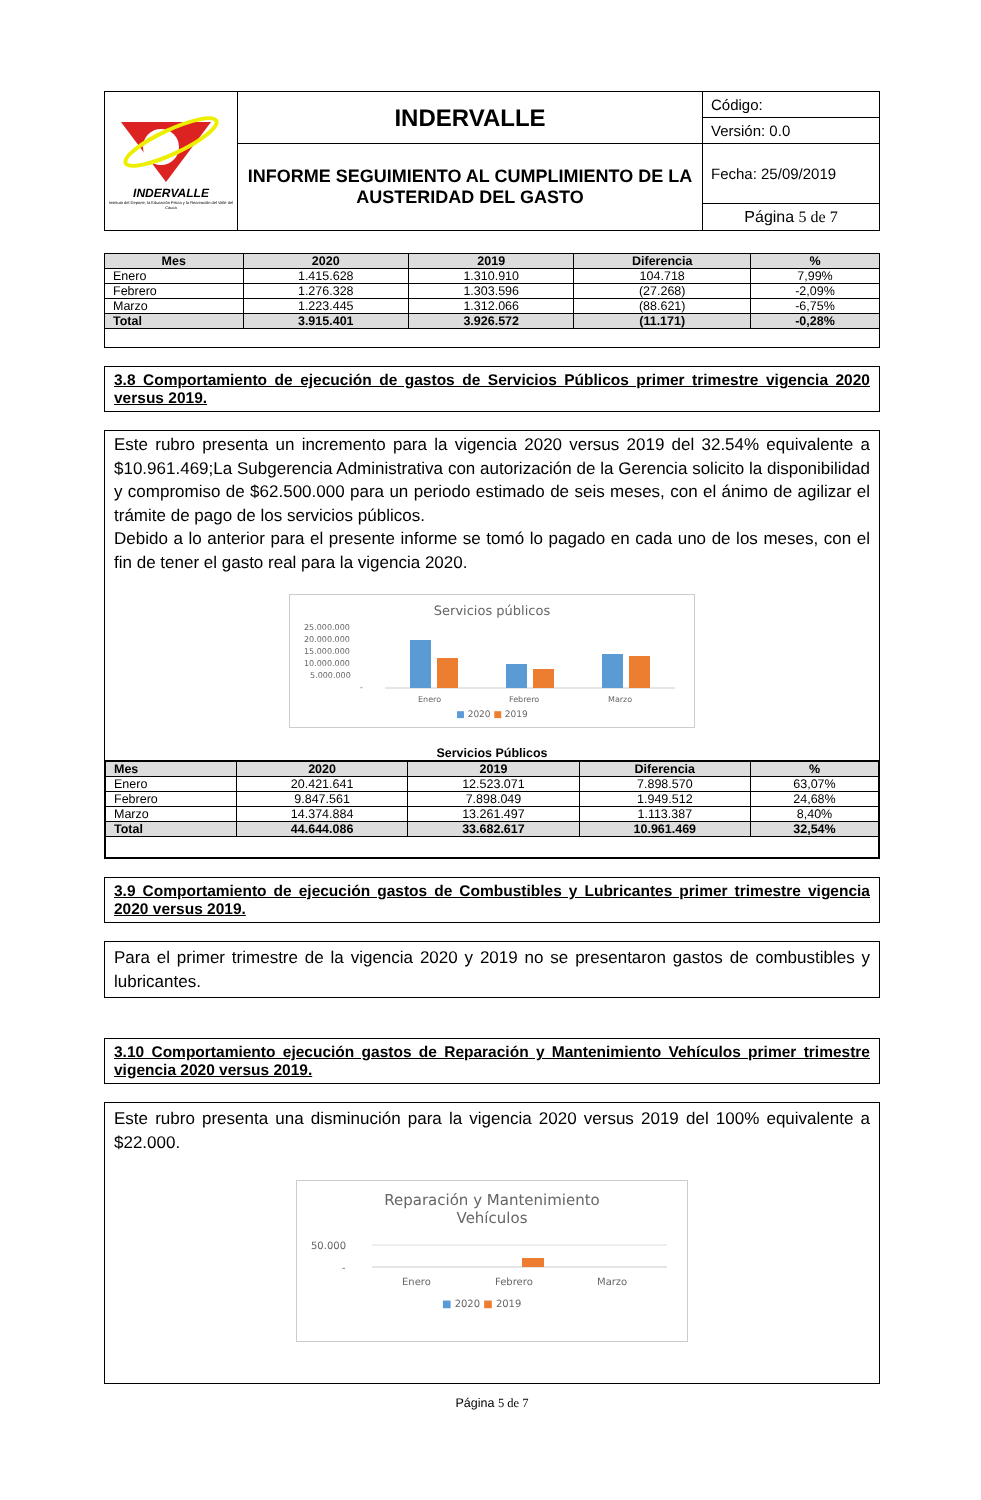| INDERVALLE Instituto del Deporte, la Educación Física y la Recreación del Valle del Cauca | INDERVALLE | Código: |
| | | Versión: 0.0 |
| | INFORME SEGUIMIENTO AL CUMPLIMIENTO DE LA AUSTERIDAD DEL GASTO | Fecha: 25/09/2019 |
| | | Página 5 de 7 |
| Mes | 2020 | 2019 | Diferencia | % |
| --- | --- | --- | --- | --- |
| Enero | 1.415.628 | 1.310.910 | 104.718 | 7,99% |
| Febrero | 1.276.328 | 1.303.596 | (27.268) | -2,09% |
| Marzo | 1.223.445 | 1.312.066 | (88.621) | -6,75% |
| Total | 3.915.401 | 3.926.572 | (11.171) | -0,28% |
3.8 Comportamiento de ejecución de gastos de Servicios Públicos primer trimestre vigencia 2020 versus 2019.
Este rubro presenta un incremento para la vigencia 2020 versus 2019 del 32.54% equivalente a $10.961.469;La Subgerencia Administrativa con autorización de la Gerencia solicito la disponibilidad y compromiso de $62.500.000 para un periodo estimado de seis meses, con el ánimo de agilizar el trámite de pago de los servicios públicos.
Debido a lo anterior para el presente informe se tomó lo pagado en cada uno de los meses, con el fin de tener el gasto real para la vigencia 2020.
Servicios públicos
25.000.000
20.000.000
15.000.000
10.000.000
5.000.000
-
Enero
Febrero
Marzo
■ 2020 ■ 2019
Servicios Públicos
| Mes | 2020 | 2019 | Diferencia | % |
| --- | --- | --- | --- | --- |
| Enero | 20.421.641 | 12.523.071 | 7.898.570 | 63,07% |
| Febrero | 9.847.561 | 7.898.049 | 1.949.512 | 24,68% |
| Marzo | 14.374.884 | 13.261.497 | 1.113.387 | 8,40% |
| Total | 44.644.086 | 33.682.617 | 10.961.469 | 32,54% |
3.9 Comportamiento de ejecución gastos de Combustibles y Lubricantes primer trimestre vigencia 2020 versus 2019.
Para el primer trimestre de la vigencia 2020 y 2019 no se presentaron gastos de combustibles y lubricantes.
3.10 Comportamiento ejecución gastos de Reparación y Mantenimiento Vehículos primer trimestre vigencia 2020 versus 2019.
Este rubro presenta una disminución para la vigencia 2020 versus 2019 del 100% equivalente a $22.000.
Reparación y Mantenimiento
Vehículos
50.000
-
Enero
Febrero
Marzo
■ 2020 ■ 2019
Página 5 de 7